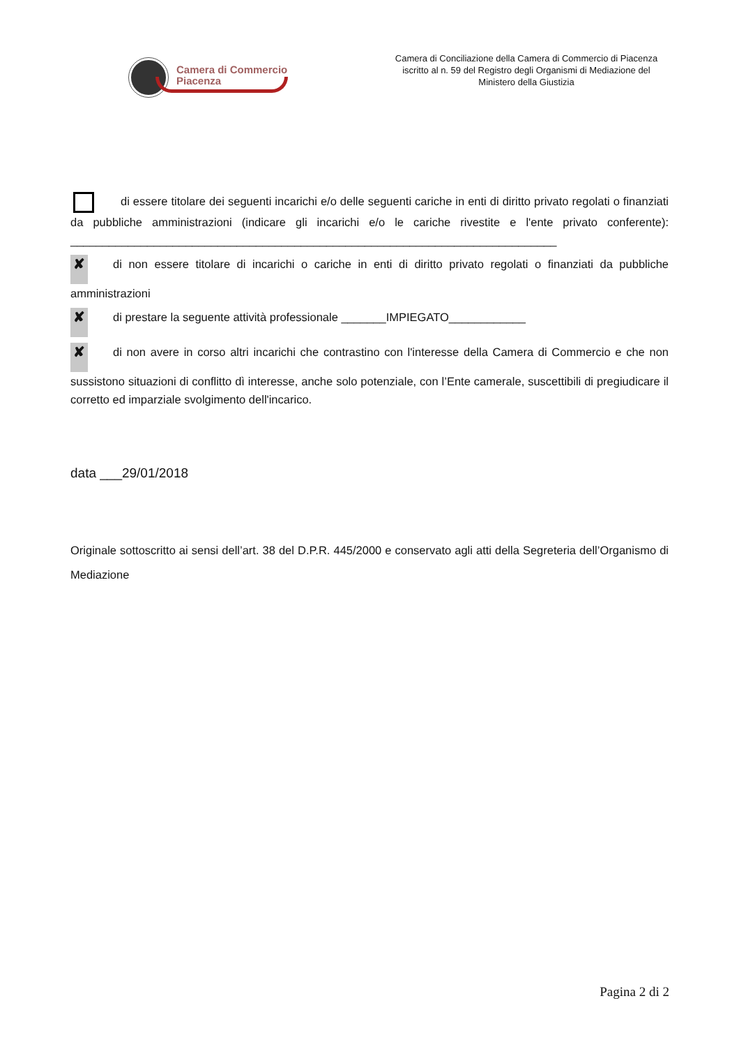Camera di Commercio
Piacenza
Camera di Conciliazione della Camera di Commercio di Piacenza
iscritto al n. 59 del Registro degli Organismi di Mediazione del
Ministero della Giustizia
di essere titolare dei seguenti incarichi e/o delle seguenti cariche in enti di diritto privato regolati o finanziati da pubbliche amministrazioni (indicare gli incarichi e/o le cariche rivestite e l'ente privato conferente): ____________________________________________________________________________
✘ di non essere titolare di incarichi o cariche in enti di diritto privato regolati o finanziati da pubbliche amministrazioni
✘ di prestare la seguente attività professionale _______IMPIEGATO____________
✘ di non avere in corso altri incarichi che contrastino con l'interesse della Camera di Commercio e che non sussistono situazioni di conflitto dì interesse, anche solo potenziale, con l’Ente camerale, suscettibili di pregiudicare il corretto ed imparziale svolgimento dell'incarico.
data ___29/01/2018
Originale sottoscritto ai sensi dell’art. 38 del D.P.R. 445/2000 e conservato agli atti della Segreteria dell’Organismo di Mediazione
Pagina 2 di 2